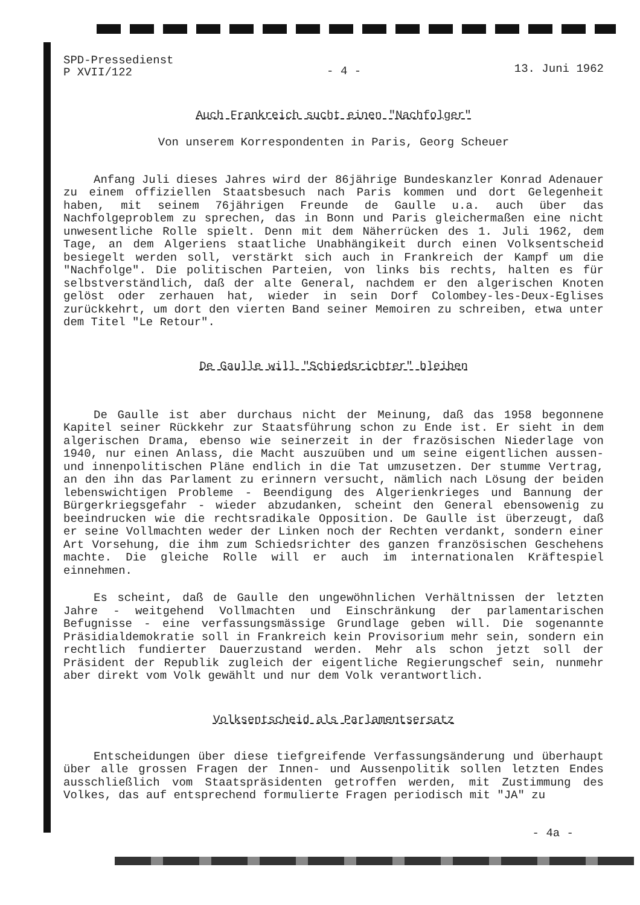SPD-Pressedienst
P XVII/122
- 4 -
13. Juni 1962
Auch Frankreich sucht einen "Nachfolger"
Von unserem Korrespondenten in Paris, Georg Scheuer
Anfang Juli dieses Jahres wird der 86jährige Bundeskanzler Konrad Adenauer zu einem offiziellen Staatsbesuch nach Paris kommen und dort Gelegenheit haben, mit seinem 76jährigen Freunde de Gaulle u.a. auch über das Nachfolgeproblem zu sprechen, das in Bonn und Paris gleichermaßen eine nicht unwesentliche Rolle spielt. Denn mit dem Näherrücken des 1. Juli 1962, dem Tage, an dem Algeriens staatliche Unabhängikeit durch einen Volksentscheid besiegelt werden soll, verstärkt sich auch in Frankreich der Kampf um die "Nachfolge". Die politischen Parteien, von links bis rechts, halten es für selbstverständlich, daß der alte General, nachdem er den algerischen Knoten gelöst oder zerhauen hat, wieder in sein Dorf Colombey-les-Deux-Eglises zurückkehrt, um dort den vierten Band seiner Memoiren zu schreiben, etwa unter dem Titel "Le Retour".
De Gaulle will "Schiedsrichter" bleiben
De Gaulle ist aber durchaus nicht der Meinung, daß das 1958 begonnene Kapitel seiner Rückkehr zur Staatsführung schon zu Ende ist. Er sieht in dem algerischen Drama, ebenso wie seinerzeit in der frazösischen Niederlage von 1940, nur einen Anlass, die Macht auszuüben und um seine eigentlichen aussen- und innenpolitischen Pläne endlich in die Tat umzusetzen. Der stumme Vertrag, an den ihn das Parlament zu erinnern versucht, nämlich nach Lösung der beiden lebenswichtigen Probleme - Beendigung des Algerienkrieges und Bannung der Bürgerkriegsgefahr - wieder abzudanken, scheint den General ebensowenig zu beeindrucken wie die rechtsradikale Opposition. De Gaulle ist überzeugt, daß er seine Vollmachten weder der Linken noch der Rechten verdankt, sondern einer Art Vorsehung, die ihm zum Schiedsrichter des ganzen französischen Geschehens machte. Die gleiche Rolle will er auch im internationalen Kräftespiel einnehmen.
Es scheint, daß de Gaulle den ungewöhnlichen Verhältnissen der letzten Jahre - weitgehend Vollmachten und Einschränkung der parlamentarischen Befugnisse - eine verfassungsmässige Grundlage geben will. Die sogenannte Präsidialdemokratie soll in Frankreich kein Provisorium mehr sein, sondern ein rechtlich fundierter Dauerzustand werden. Mehr als schon jetzt soll der Präsident der Republik zugleich der eigentliche Regierungschef sein, nunmehr aber direkt vom Volk gewählt und nur dem Volk verantwortlich.
Volksentscheid als Parlamentsersatz
Entscheidungen über diese tiefgreifende Verfassungsänderung und überhaupt über alle grossen Fragen der Innen- und Aussenpolitik sollen letzten Endes ausschließlich vom Staatspräsidenten getroffen werden, mit Zustimmung des Volkes, das auf entsprechend formulierte Fragen periodisch mit "JA" zu
- 4a -